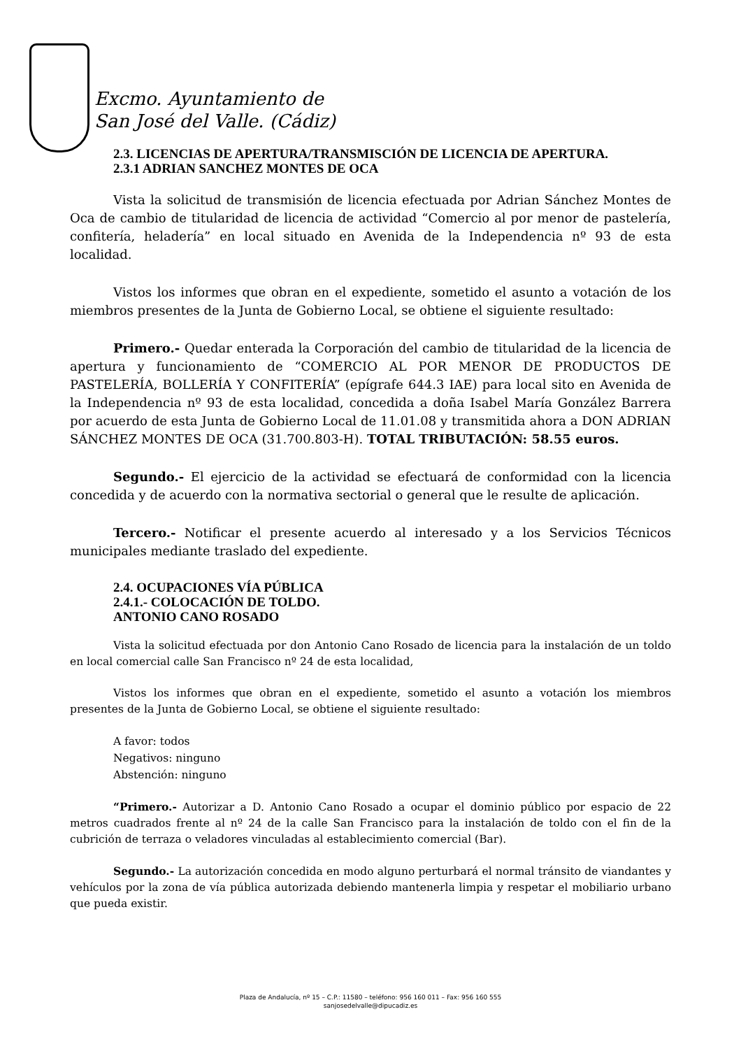Excmo. Ayuntamiento de
San José del Valle. (Cádiz)
2.3. LICENCIAS DE APERTURA/TRANSMISCIÓN DE LICENCIA DE APERTURA.
2.3.1 ADRIAN SANCHEZ MONTES DE OCA
Vista la solicitud de transmisión de licencia efectuada por Adrian Sánchez Montes de Oca de cambio de titularidad de licencia de actividad “Comercio al por menor de pastelería, confitería, heladería” en local situado en Avenida de la Independencia nº 93 de esta localidad.
Vistos los informes que obran en el expediente, sometido el asunto a votación de los miembros presentes de la Junta de Gobierno Local, se obtiene el siguiente resultado:
Primero.- Quedar enterada la Corporación del cambio de titularidad de la licencia de apertura y funcionamiento de “COMERCIO AL POR MENOR DE PRODUCTOS DE PASTELERÍA, BOLLERÍA Y CONFITERÍA” (epígrafe 644.3 IAE) para local sito en Avenida de la Independencia nº 93 de esta localidad, concedida a doña Isabel María González Barrera por acuerdo de esta Junta de Gobierno Local de 11.01.08 y transmitida ahora a DON ADRIAN SÁNCHEZ MONTES DE OCA (31.700.803-H). TOTAL TRIBUTACIÓN: 58.55 euros.
Segundo.- El ejercicio de la actividad se efectuará de conformidad con la licencia concedida y de acuerdo con la normativa sectorial o general que le resulte de aplicación.
Tercero.- Notificar el presente acuerdo al interesado y a los Servicios Técnicos municipales mediante traslado del expediente.
2.4. OCUPACIONES VÍA PÚBLICA
2.4.1.- COLOCACIÓN DE TOLDO.
ANTONIO CANO ROSADO
Vista la solicitud efectuada por don Antonio Cano Rosado de licencia para la instalación de un toldo en local comercial calle San Francisco nº 24 de esta localidad,
Vistos los informes que obran en el expediente, sometido el asunto a votación los miembros presentes de la Junta de Gobierno Local, se obtiene el siguiente resultado:
A favor: todos
Negativos: ninguno
Abstención: ninguno
“Primero.- Autorizar a D. Antonio Cano Rosado a ocupar el dominio público por espacio de 22 metros cuadrados frente al nº 24 de la calle San Francisco para la instalación de toldo con el fin de la cubrición de terraza o veladores vinculadas al establecimiento comercial (Bar).
Segundo.- La autorización concedida en modo alguno perturbará el normal tránsito de viandantes y vehículos por la zona de vía pública autorizada debiendo mantenerla limpia y respetar el mobiliario urbano que pueda existir.
Plaza de Andalucía, nº 15 – C.P.: 11580 – teléfono: 956 160 011 – Fax: 956 160 555
sanjosedelvalle@dipucadiz.es